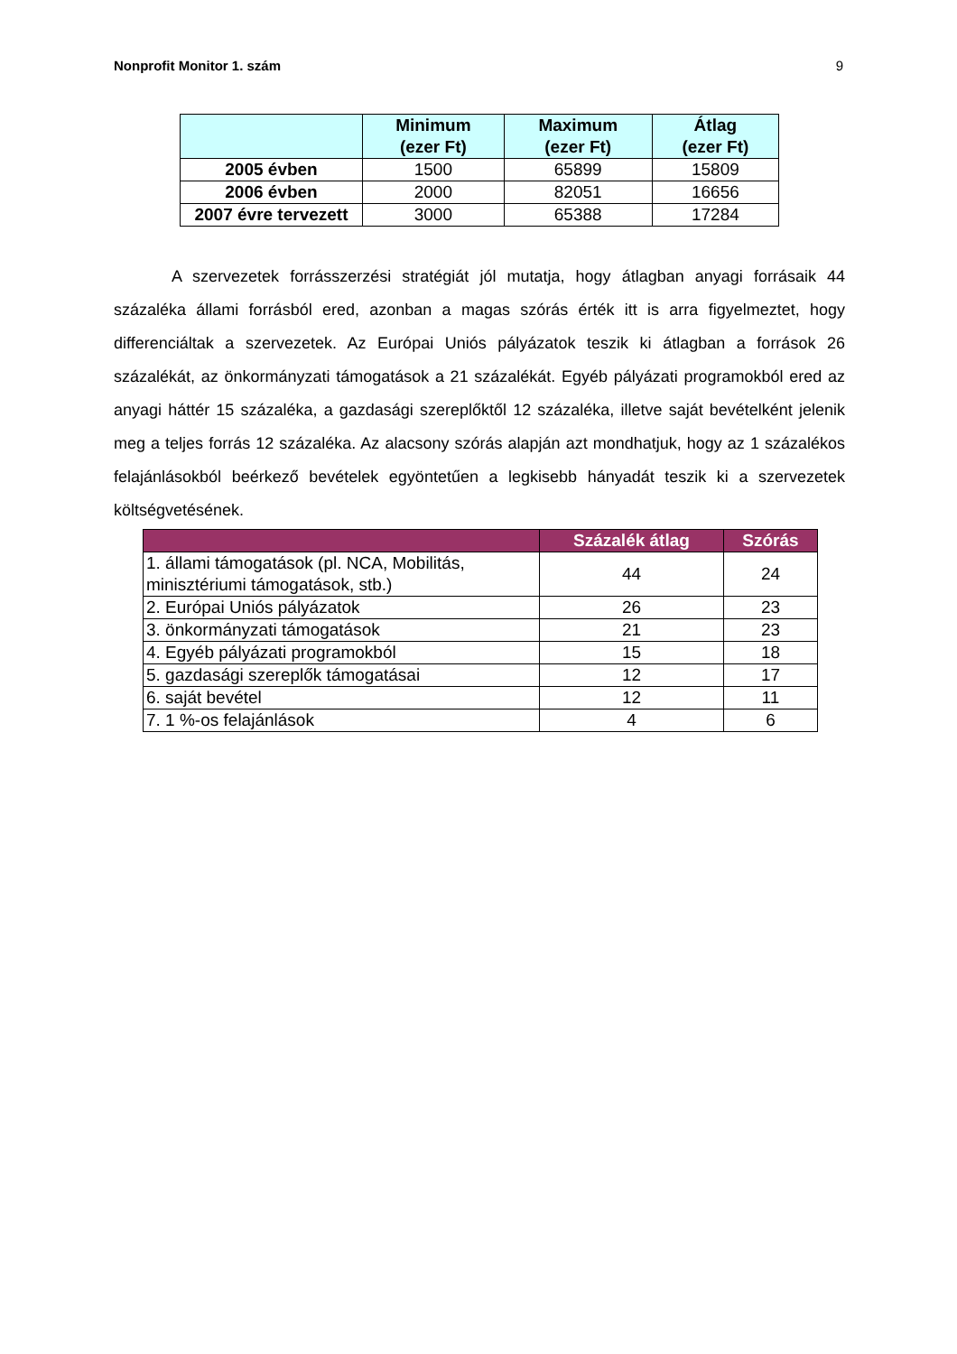Nonprofit Monitor 1. szám 9
| | Minimum (ezer Ft) | Maximum (ezer Ft) | Átlag (ezer Ft) |
| --- | --- | --- | --- |
| 2005 évben | 1500 | 65899 | 15809 |
| 2006 évben | 2000 | 82051 | 16656 |
| 2007 évre tervezett | 3000 | 65388 | 17284 |
A szervezetek forrásszerzési stratégiát jól mutatja, hogy átlagban anyagi forrásaik 44 százaléka állami forrásból ered, azonban a magas szórás érték itt is arra figyelmeztet, hogy differenciáltak a szervezetek. Az Európai Uniós pályázatok teszik ki átlagban a források 26 százalékát, az önkormányzati támogatások a 21 százalékát. Egyéb pályázati programokból ered az anyagi háttér 15 százaléka, a gazdasági szereplőktől 12 százaléka, illetve saját bevételként jelenik meg a teljes forrás 12 százaléka. Az alacsony szórás alapján azt mondhatjuk, hogy az 1 százalékos felajánlásokból beérkező bevételek egyöntetűen a legkisebb hányadát teszik ki a szervezetek költségvetésének.
| | Százalék átlag | Szórás |
| --- | --- | --- |
| 1. állami támogatások (pl. NCA, Mobilitás, minisztériumi támogatások, stb.) | 44 | 24 |
| 2. Európai Uniós pályázatok | 26 | 23 |
| 3. önkormányzati támogatások | 21 | 23 |
| 4. Egyéb pályázati programokból | 15 | 18 |
| 5. gazdasági szereplők támogatásai | 12 | 17 |
| 6. saját bevétel | 12 | 11 |
| 7. 1 %-os felajánlások | 4 | 6 |